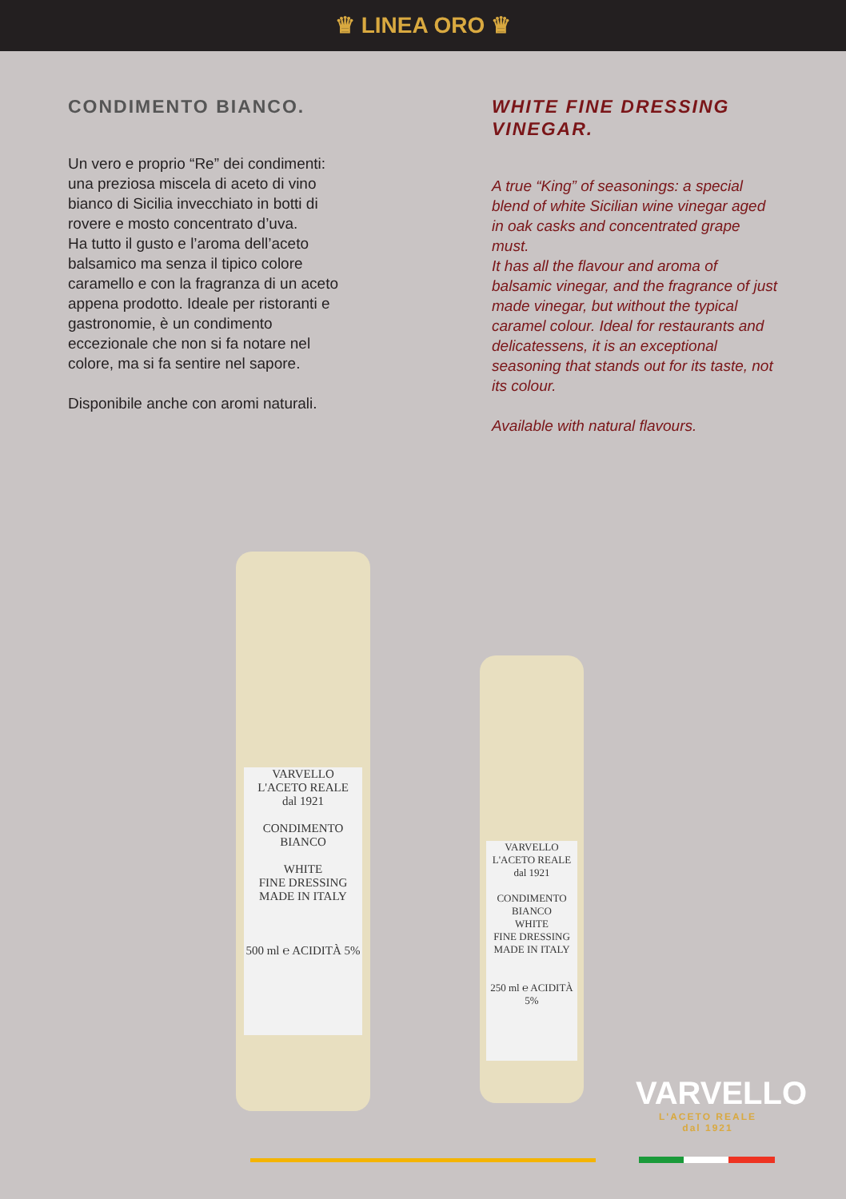♛ LINEA ORO ♛
CONDIMENTO BIANCO.
Un vero e proprio “Re” dei condimenti: una preziosa miscela di aceto di vino bianco di Sicilia invecchiato in botti di rovere e mosto concentrato d’uva.
Ha tutto il gusto e l’aroma dell’aceto balsamico ma senza il tipico colore caramello e con la fragranza di un aceto appena prodotto. Ideale per ristoranti e gastronomie, è un condimento eccezionale che non si fa notare nel colore, ma si fa sentire nel sapore.
Disponibile anche con aromi naturali.
WHITE FINE DRESSING VINEGAR.
A true “King” of seasonings: a special blend of white Sicilian wine vinegar aged in oak casks and concentrated grape must.
It has all the flavour and aroma of balsamic vinegar, and the fragrance of just made vinegar, but without the typical caramel colour. Ideal for restaurants and delicatessens, it is an exceptional seasoning that stands out for its taste, not its colour.
Available with natural flavours.
VARVELLO
L'ACETO REALE
dal 1921
CONDIMENTO
BIANCO
WHITE
FINE DRESSING
MADE IN ITALY
500 ml ℮ ACIDITÀ 5%
VARVELLO
L'ACETO REALE
dal 1921
CONDIMENTO
BIANCO
WHITE
FINE DRESSING
MADE IN ITALY
250 ml ℮ ACIDITÀ 5%
VARVELLO
L'ACETO REALE
dal 1921